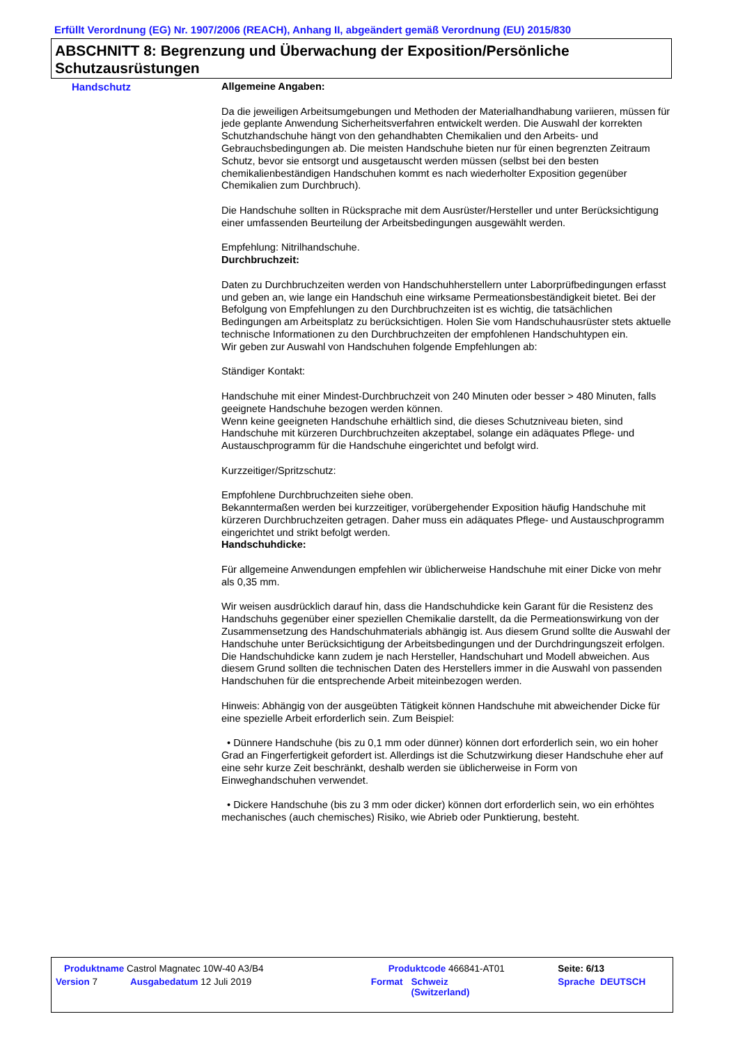Erfüllt Verordnung (EG) Nr. 1907/2006 (REACH), Anhang II, abgeändert gemäß Verordnung (EU) 2015/830
ABSCHNITT 8: Begrenzung und Überwachung der Exposition/Persönliche Schutzausrüstungen
Handschutz
Allgemeine Angaben:
Da die jeweiligen Arbeitsumgebungen und Methoden der Materialhandhabung variieren, müssen für jede geplante Anwendung Sicherheitsverfahren entwickelt werden. Die Auswahl der korrekten Schutzhandschuhe hängt von den gehandhabten Chemikalien und den Arbeits- und Gebrauchsbedingungen ab. Die meisten Handschuhe bieten nur für einen begrenzten Zeitraum Schutz, bevor sie entsorgt und ausgetauscht werden müssen (selbst bei den besten chemikalienbeständigen Handschuhen kommt es nach wiederholter Exposition gegenüber Chemikalien zum Durchbruch).
Die Handschuhe sollten in Rücksprache mit dem Ausrüster/Hersteller und unter Berücksichtigung einer umfassenden Beurteilung der Arbeitsbedingungen ausgewählt werden.
Empfehlung: Nitrilhandschuhe.
Durchbruchzeit:
Daten zu Durchbruchzeiten werden von Handschuhherstellern unter Laborprüfbedingungen erfasst und geben an, wie lange ein Handschuh eine wirksame Permeationsbeständigkeit bietet. Bei der Befolgung von Empfehlungen zu den Durchbruchzeiten ist es wichtig, die tatsächlichen Bedingungen am Arbeitsplatz zu berücksichtigen. Holen Sie vom Handschuhausrüster stets aktuelle technische Informationen zu den Durchbruchzeiten der empfohlenen Handschuhtypen ein.
Wir geben zur Auswahl von Handschuhen folgende Empfehlungen ab:
Ständiger Kontakt:
Handschuhe mit einer Mindest-Durchbruchzeit von 240 Minuten oder besser > 480 Minuten, falls geeignete Handschuhe bezogen werden können.
Wenn keine geeigneten Handschuhe erhältlich sind, die dieses Schutzniveau bieten, sind Handschuhe mit kürzeren Durchbruchzeiten akzeptabel, solange ein adäquates Pflege- und Austauschprogramm für die Handschuhe eingerichtet und befolgt wird.
Kurzzeitiger/Spritzschutz:
Empfohlene Durchbruchzeiten siehe oben.
Bekanntermaßen werden bei kurzzeitiger, vorübergehender Exposition häufig Handschuhe mit kürzeren Durchbruchzeiten getragen. Daher muss ein adäquates Pflege- und Austauschprogramm eingerichtet und strikt befolgt werden.
Handschuhdicke:
Für allgemeine Anwendungen empfehlen wir üblicherweise Handschuhe mit einer Dicke von mehr als 0,35 mm.
Wir weisen ausdrücklich darauf hin, dass die Handschuhdicke kein Garant für die Resistenz des Handschuhs gegenüber einer speziellen Chemikalie darstellt, da die Permeationswirkung von der Zusammensetzung des Handschuhmaterials abhängig ist. Aus diesem Grund sollte die Auswahl der Handschuhe unter Berücksichtigung der Arbeitsbedingungen und der Durchdringungszeit erfolgen.
Die Handschuhdicke kann zudem je nach Hersteller, Handschuhart und Modell abweichen. Aus diesem Grund sollten die technischen Daten des Herstellers immer in die Auswahl von passenden Handschuhen für die entsprechende Arbeit miteinbezogen werden.
Hinweis: Abhängig von der ausgeübten Tätigkeit können Handschuhe mit abweichender Dicke für eine spezielle Arbeit erforderlich sein. Zum Beispiel:
• Dünnere Handschuhe (bis zu 0,1 mm oder dünner) können dort erforderlich sein, wo ein hoher Grad an Fingerfertigkeit gefordert ist. Allerdings ist die Schutzwirkung dieser Handschuhe eher auf eine sehr kurze Zeit beschränkt, deshalb werden sie üblicherweise in Form von Einweghandschuhen verwendet.
• Dickere Handschuhe (bis zu 3 mm oder dicker) können dort erforderlich sein, wo ein erhöhtes mechanisches (auch chemisches) Risiko, wie Abrieb oder Punktierung, besteht.
| Produktname Castrol Magnatec 10W-40 A3/B4 | | Produktcode 466841-AT01 | | Seite: 6/13 |
| Version 7 | Ausgabedatum 12 Juli 2019 | Format | Schweiz (Switzerland) | Sprache DEUTSCH |